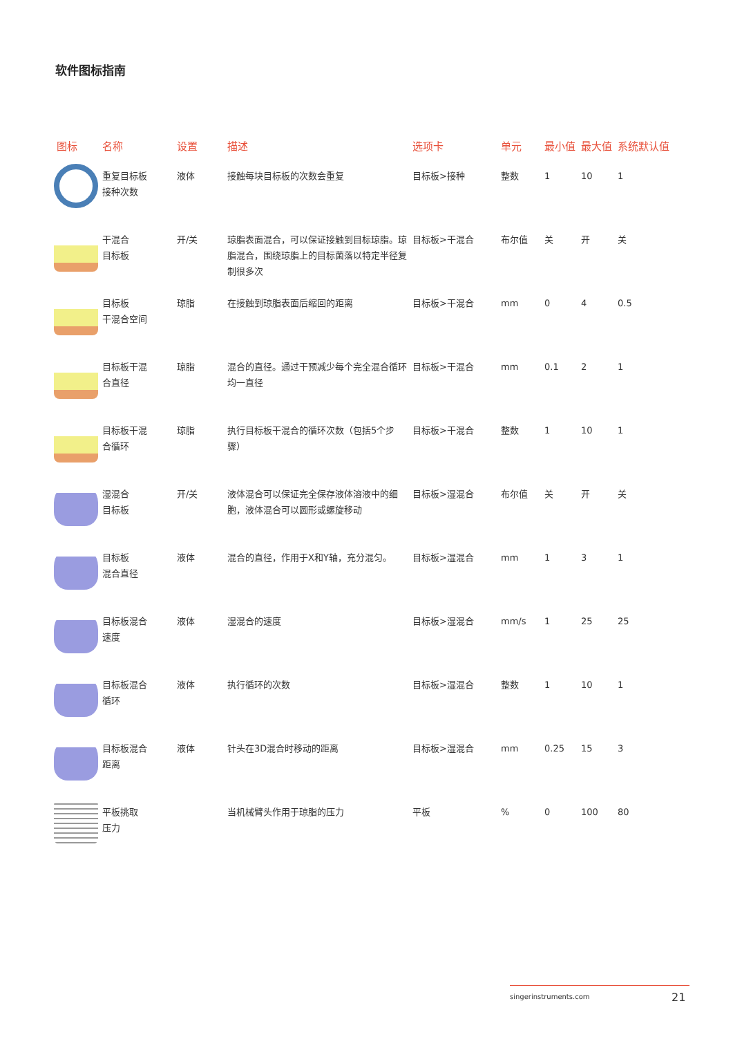软件图标指南
| 图标 | 名称 | 设置 | 描述 | 选项卡 | 单元 | 最小值 | 最大值 | 系统默认值 |
| --- | --- | --- | --- | --- | --- | --- | --- | --- |
| | 重复目标板 接种次数 | 液体 | 接触每块目标板的次数会重复 | 目标板>接种 | 整数 | 1 | 10 | 1 |
| | 干混合 目标板 | 开/关 | 琼脂表面混合，可以保证接触到目标琼脂。琼脂混合，围绕琼脂上的目标菌落以特定半径复制很多次 | 目标板>干混合 | 布尔值 | 关 | 开 | 关 |
| | 目标板 干混合空间 | 琼脂 | 在接触到琼脂表面后缩回的距离 | 目标板>干混合 | mm | 0 | 4 | 0.5 |
| | 目标板干混 合直径 | 琼脂 | 混合的直径。通过干预减少每个完全混合循环均一直径 | 目标板>干混合 | mm | 0.1 | 2 | 1 |
| | 目标板干混 合循环 | 琼脂 | 执行目标板干混合的循环次数（包括5个步骤） | 目标板>干混合 | 整数 | 1 | 10 | 1 |
| | 湿混合 目标板 | 开/关 | 液体混合可以保证完全保存液体溶液中的细胞，液体混合可以圆形或螺旋移动 | 目标板>湿混合 | 布尔值 | 关 | 开 | 关 |
| | 目标板 混合直径 | 液体 | 混合的直径，作用于X和Y轴，充分混匀。 | 目标板>湿混合 | mm | 1 | 3 | 1 |
| | 目标板混合 速度 | 液体 | 湿混合的速度 | 目标板>湿混合 | mm/s | 1 | 25 | 25 |
| | 目标板混合 循环 | 液体 | 执行循环的次数 | 目标板>湿混合 | 整数 | 1 | 10 | 1 |
| | 目标板混合 距离 | 液体 | 针头在3D混合时移动的距离 | 目标板>湿混合 | mm | 0.25 | 15 | 3 |
| | 平板挑取 压力 | | 当机械臂头作用于琼脂的压力 | 平板 | % | 0 | 100 | 80 |
singerinstruments.com
21